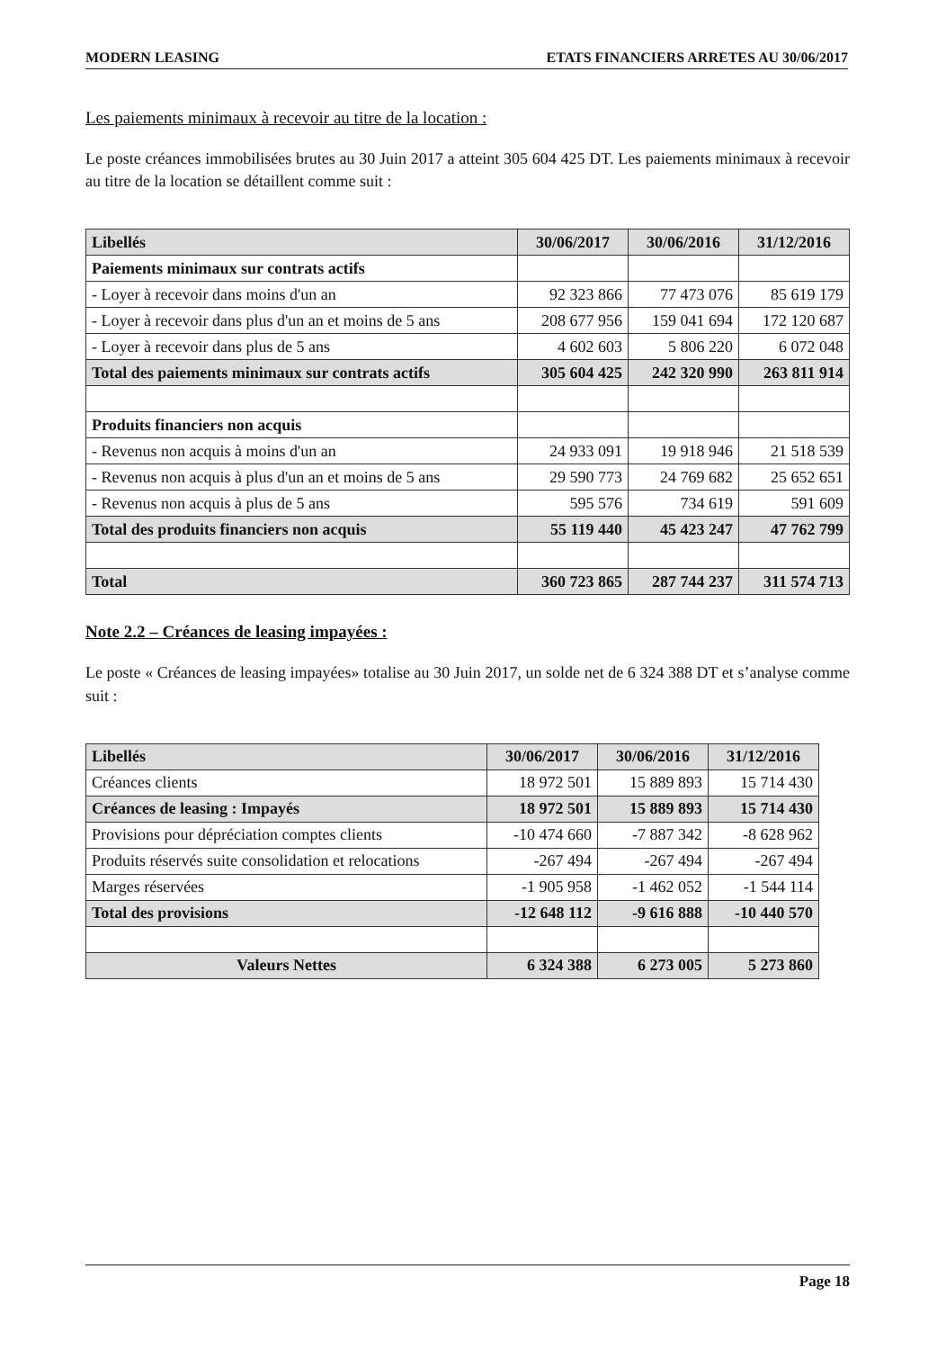MODERN LEASING ETATS FINANCIERS ARRETES AU 30/06/2017
Les paiements minimaux à recevoir au titre de la location :
Le poste créances immobilisées brutes au 30 Juin 2017 a atteint 305 604 425 DT. Les paiements minimaux à recevoir au titre de la location se détaillent comme suit :
| Libellés | 30/06/2017 | 30/06/2016 | 31/12/2016 |
| --- | --- | --- | --- |
| Paiements minimaux sur contrats actifs | | | |
| - Loyer à recevoir dans moins d'un an | 92 323 866 | 77 473 076 | 85 619 179 |
| - Loyer à recevoir dans plus d'un an et moins de 5 ans | 208 677 956 | 159 041 694 | 172 120 687 |
| - Loyer à recevoir dans plus de 5 ans | 4 602 603 | 5 806 220 | 6 072 048 |
| Total des paiements minimaux sur contrats actifs | 305 604 425 | 242 320 990 | 263 811 914 |
| Produits financiers non acquis | | | |
| - Revenus non acquis à moins d'un an | 24 933 091 | 19 918 946 | 21 518 539 |
| - Revenus non acquis à plus d'un an et moins de 5 ans | 29 590 773 | 24 769 682 | 25 652 651 |
| - Revenus non acquis à plus de 5 ans | 595 576 | 734 619 | 591 609 |
| Total des produits financiers non acquis | 55 119 440 | 45 423 247 | 47 762 799 |
| Total | 360 723 865 | 287 744 237 | 311 574 713 |
Note 2.2 – Créances de leasing impayées :
Le poste « Créances de leasing impayées» totalise au 30 Juin 2017, un solde net de 6 324 388 DT et s’analyse comme suit :
| Libellés | 30/06/2017 | 30/06/2016 | 31/12/2016 |
| --- | --- | --- | --- |
| Créances clients | 18 972 501 | 15 889 893 | 15 714 430 |
| Créances de leasing : Impayés | 18 972 501 | 15 889 893 | 15 714 430 |
| Provisions pour dépréciation comptes clients | -10 474 660 | -7 887 342 | -8 628 962 |
| Produits réservés suite consolidation et relocations | -267 494 | -267 494 | -267 494 |
| Marges réservées | -1 905 958 | -1 462 052 | -1 544 114 |
| Total des provisions | -12 648 112 | -9 616 888 | -10 440 570 |
| Valeurs Nettes | 6 324 388 | 6 273 005 | 5 273 860 |
Page 18